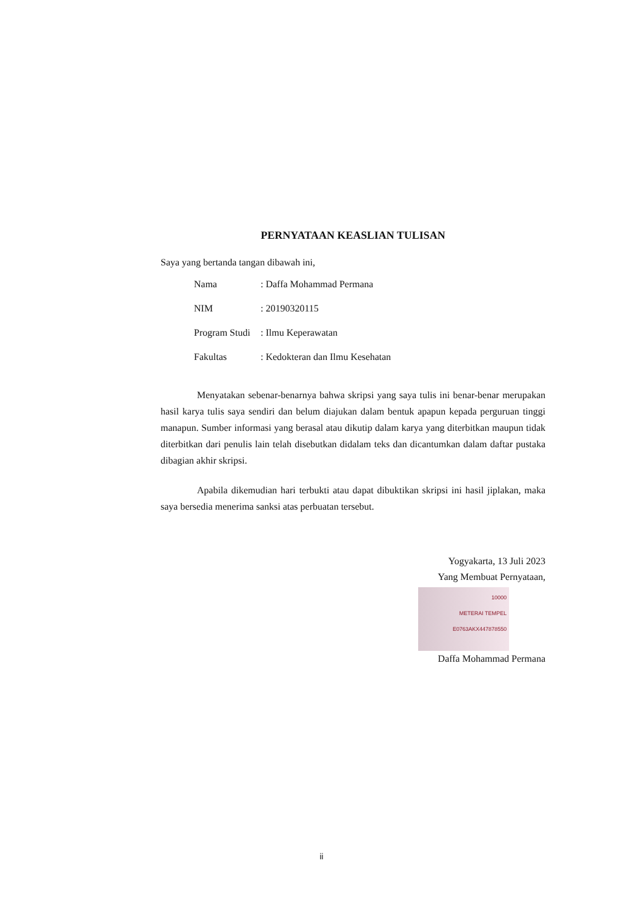PERNYATAAN KEASLIAN TULISAN
Saya yang bertanda tangan dibawah ini,
| Nama | : Daffa Mohammad Permana |
| NIM | : 20190320115 |
| Program Studi | : Ilmu Keperawatan |
| Fakultas | : Kedokteran dan Ilmu Kesehatan |
Menyatakan sebenar-benarnya bahwa skripsi yang saya tulis ini benar-benar merupakan hasil karya tulis saya sendiri dan belum diajukan dalam bentuk apapun kepada perguruan tinggi manapun. Sumber informasi yang berasal atau dikutip dalam karya yang diterbitkan maupun tidak diterbitkan dari penulis lain telah disebutkan didalam teks dan dicantumkan dalam daftar pustaka dibagian akhir skripsi.
Apabila dikemudian hari terbukti atau dapat dibuktikan skripsi ini hasil jiplakan, maka saya bersedia menerima sanksi atas perbuatan tersebut.
Yogyakarta, 13 Juli 2023
Yang Membuat Pernyataan,
10000
METERAI TEMPEL
E0763AKX447878550
Daffa Mohammad Permana
ii